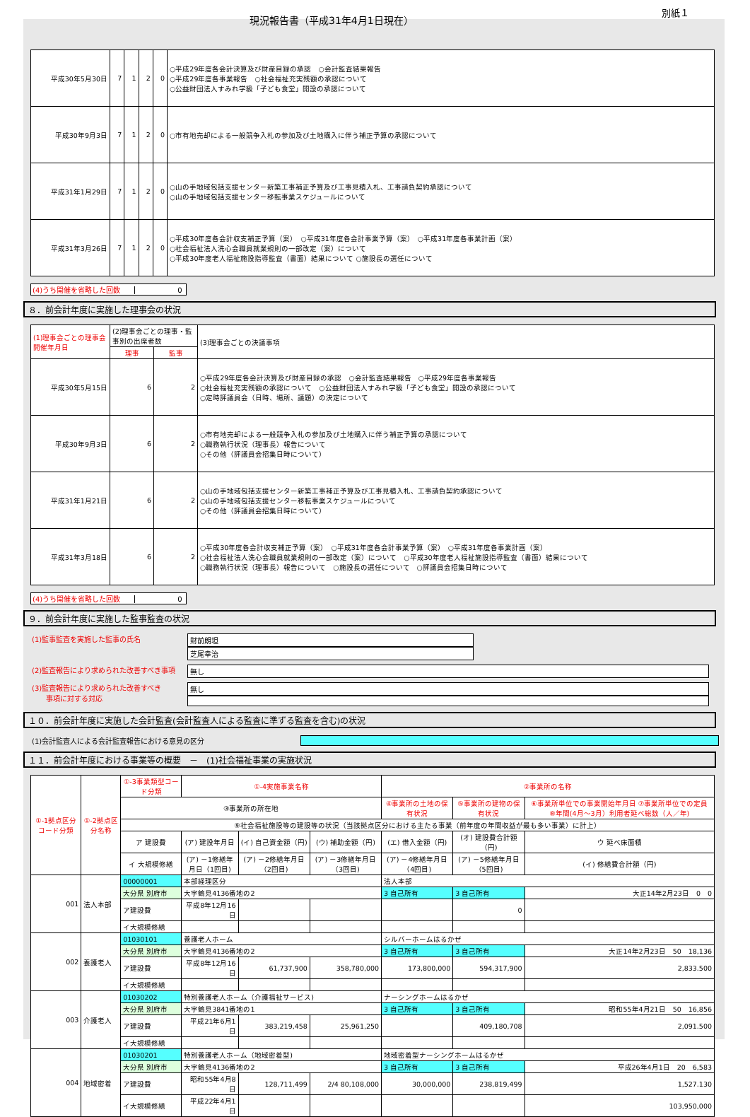現況報告書（平成31年4月1日現在）
別紙１
| 平成30年5月30日 | 7 | 1 | 2 | 0 | ○平成29年度各会計決算及び財産目録の承認 ○会計監査結果報告 ○平成29年度各事業報告 ○社会福祉充実残額の承認について ○公益財団法人すみれ学級「子ども食堂」開設の承認について |
| 平成30年9月3日 | 7 | 1 | 2 | 0 | ○市有地売却による一般競争入札の参加及び土地購入に伴う補正予算の承認について |
| 平成31年1月29日 | 7 | 1 | 2 | 0 | ○山の手地域包括支援センター新築工事補正予算及び工事見積入札、工事請負契約承認について ○山の手地域包括支援センター移転事業スケジュールについて |
| 平成31年3月26日 | 7 | 1 | 2 | 0 | ○平成30年度各会計収支補正予算（案） ○平成31年度各会計事業予算（案） ○平成31年度各事業計画（案） ○社会福祉法人洗心会職員就業規則の一部改定（案）について ○平成30年度老人福祉施設指導監査（書面）結果について ○施設長の選任について |
(4)うち開催を省略した回数 0
８．前会計年度に実施した理事会の状況
| (1)理事会ごとの理事会開催年月日 | (2)理事会ごとの理事・監事別の出席者数 | | (3)理事会ごとの決議事項 |
| --- | --- | --- | --- |
| | 理事 | 監事 | |
| 平成30年5月15日 | 6 | 2 | ○平成29年度各会計決算及び財産目録の承認 ○会計監査結果報告 ○平成29年度各事業報告 ○社会福祉充実残額の承認について ○公益財団法人すみれ学級「子ども食堂」開設の承認について ○定時評議員会（日時、場所、議題）の決定について |
| 平成30年9月3日 | 6 | 2 | ○市有地売却による一般競争入札の参加及び土地購入に伴う補正予算の承認について ○職務執行状況（理事長）報告について ○その他（評議員会招集日時について） |
| 平成31年1月21日 | 6 | 2 | ○山の手地域包括支援センター新築工事補正予算及び工事見積入札、工事請負契約承認について ○山の手地域包括支援センター移転事業スケジュールについて ○その他（評議員会招集日時について） |
| 平成31年3月18日 | 6 | 2 | ○平成30年度各会計収支補正予算（案） ○平成31年度各会計事業予算（案） ○平成31年度各事業計画（案） ○社会福祉法人洗心会職員就業規則の一部改定（案）について ○平成30年度老人福祉施設指導監査（書面）結果について ○職務執行状況（理事長）報告について ○施設長の選任について ○評議員会招集日時について |
(4)うち開催を省略した回数 0
９．前会計年度に実施した監事監査の状況
(1)監事監査を実施した監事の氏名 財前朗坦
芝尾幸治
(2)監査報告により求められた改善すべき事項 無し
(3)監査報告により求められた改善すべき
　　事項に対する対応
無し
１０．前会計年度に実施した会計監査(会計監査人による監査に準ずる監査を含む)の状況
(1)会計監査人による会計監査報告における意見の区分
１１．前会計年度における事業等の概要　－　(1)社会福祉事業の実施状況
| ①-1拠点区分コード分類 | ①-2拠点区分名称 | ①-3事業類型コード分類 | ①-4実施事業名称 | | | ②事業所の名称 | | |
| --- | --- | --- | --- | --- | --- | --- | --- | --- |
| | | ③事業所の所在地 | | | | ④事業所の土地の保有状況 | ⑤事業所の建物の保有状況 | ⑥事業所単位での事業開始年月日 ⑦事業所単位での定員 ⑧年間(4月～3月）利用者延べ総数（人／年) |
| | | ⑨社会福祉施設等の建設等の状況（当該拠点区分における主たる事業（前年度の年間収益が最も多い事業）に計上） | | | | | | |
| | | ア 建設費 | (ア) 建設年月日 | (イ) 自己資金額（円) | (ウ) 補助金額（円) | (エ) 借入金額（円) | (オ) 建設費合計額（円) | ウ 延べ床面積 |
| | | イ 大規模修繕 | (ア) －1修繕年月日（1回目) | (ア) －2修繕年月日（2回目) | (ア) －3修繕年月日（3回目) | (ア) －4修繕年月日（4回目) | (ア) －5修繕年月日（5回目) | (イ) 修繕費合計額（円) |
| 001 | 法人本部 | 00000001 | 本部経理区分 | | | 法人本部 | | |
| | | 大分県 別府市 | 大字鶴見4136番地の2 | | | 3 自己所有 | 3 自己所有 | 大正14年2月23日 0 0 |
| | | ア建設費 | 平成8年12月16日 | | | | 0 | |
| | | イ大規模修繕 | | | | | | |
| 002 | 養護老人 | 01030101 | 養護老人ホーム | | | シルバーホームはるかぜ | | |
| | | 大分県 別府市 | 大字鶴見4136番地の2 | | | 3 自己所有 | 3 自己所有 | 大正14年2月23日 50 18,136 |
| | | ア建設費 | 平成8年12月16日 | 61,737,900 | 358,780,000 | 173,800,000 | 594,317,900 | 2,833.500 |
| | | イ大規模修繕 | | | | | | |
| 003 | 介護老人 | 01030202 | 特別養護老人ホーム（介護福祉サービス) | | | ナーシングホームはるかぜ | | |
| | | 大分県 別府市 | 大字鶴見3841番地の1 | | | 3 自己所有 | 3 自己所有 | 昭和55年4月21日 50 16,856 |
| | | ア建設費 | 平成21年6月1日 | 383,219,458 | 25,961,250 | | 409,180,708 | 2,091.500 |
| | | イ大規模修繕 | | | | | | |
| 004 | 地域密着 | 01030201 | 特別養護老人ホーム（地域密着型) | | | 地域密着型ナーシングホームはるかぜ | | |
| | | 大分県 別府市 | 大字鶴見4136番地の2 | | | 3 自己所有 | 3 自己所有 | 平成26年4月1日 20 6,583 |
| | | ア建設費 | 昭和55年4月8日 | 128,711,499 | 2/4 80,108,000 | 30,000,000 | 238,819,499 | 1,527.130 |
| | | イ大規模修繕 | 平成22年4月1日 | | | | | 103,950,000 |